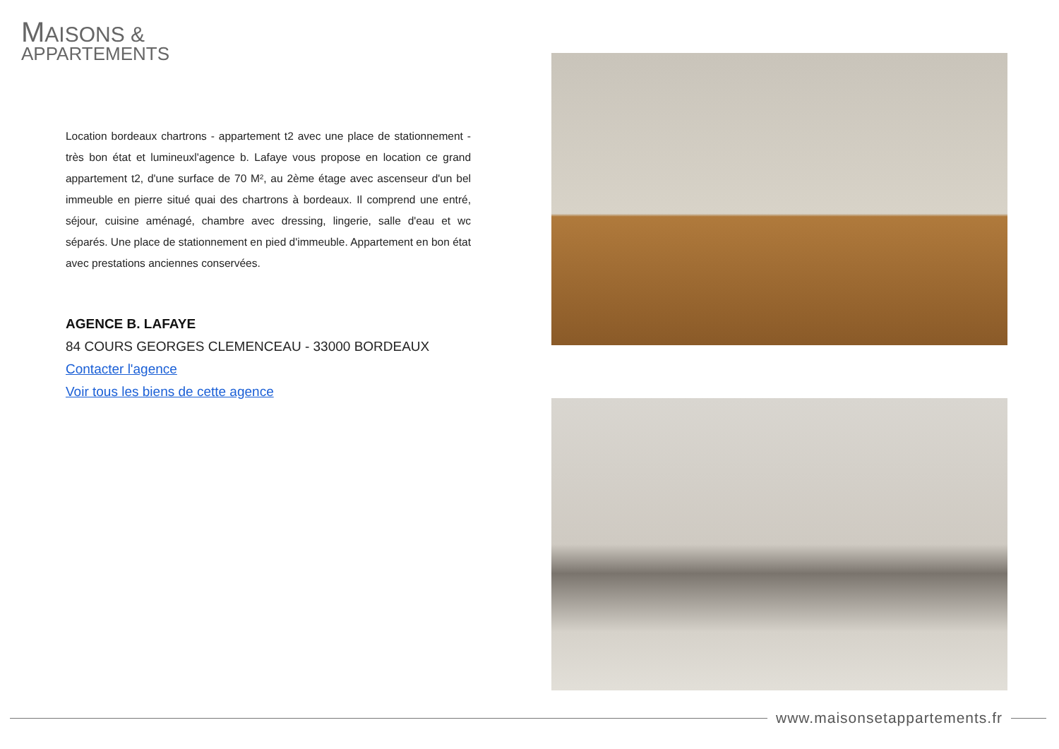MAISONS &
APPARTEMENTS
Location bordeaux chartrons - appartement t2 avec une place de stationnement - très bon état et lumineuxl'agence b. Lafaye vous propose en location ce grand appartement t2, d'une surface de 70 M², au 2ème étage avec ascenseur d'un bel immeuble en pierre situé quai des chartrons à bordeaux. Il comprend une entré, séjour, cuisine aménagé, chambre avec dressing, lingerie, salle d'eau et wc séparés. Une place de stationnement en pied d'immeuble. Appartement en bon état avec prestations anciennes conservées.
AGENCE B. LAFAYE
84 COURS GEORGES CLEMENCEAU - 33000 BORDEAUX
Contacter l'agence
Voir tous les biens de cette agence
www.maisonsetappartements.fr